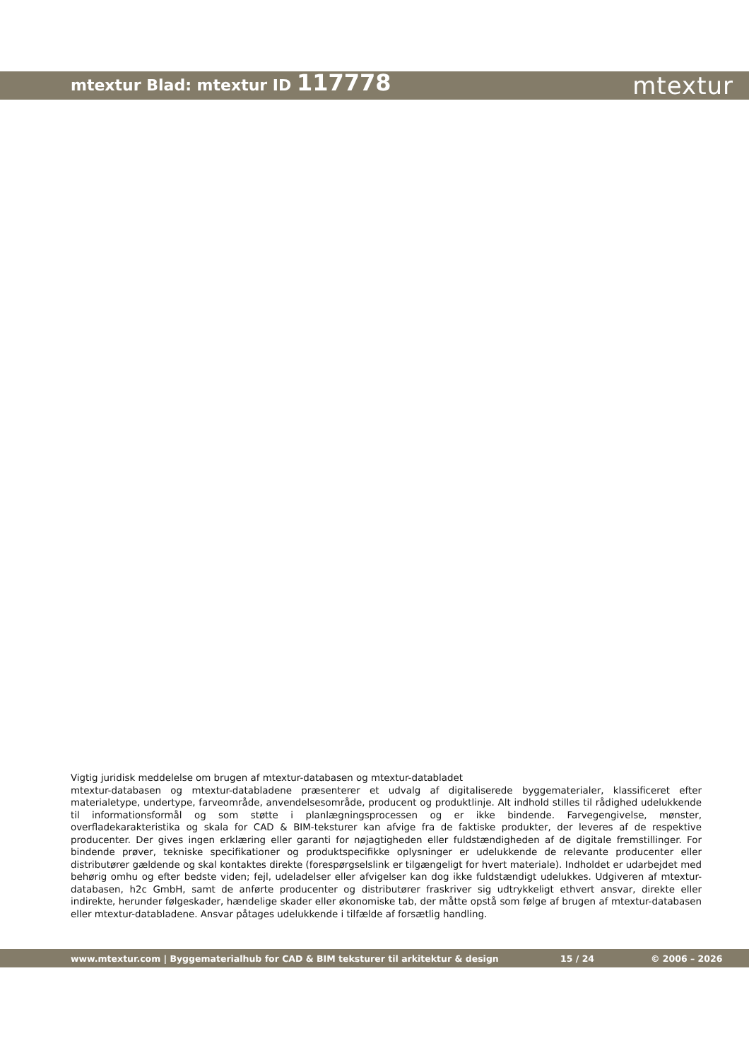mtextur Blad: mtextur ID 117778
mtextur
Vigtig juridisk meddelelse om brugen af mtextur-databasen og mtextur-databladet
mtextur-databasen og mtextur-databladene præsenterer et udvalg af digitaliserede byggematerialer, klassificeret efter materialetype, undertype, farveområde, anvendelsesområde, producent og produktlinje. Alt indhold stilles til rådighed udelukkende til informationsformål og som støtte i planlægningsprocessen og er ikke bindende. Farvegengivelse, mønster, overfladekarakteristika og skala for CAD & BIM-teksturer kan afvige fra de faktiske produkter, der leveres af de respektive producenter. Der gives ingen erklæring eller garanti for nøjagtigheden eller fuldstændigheden af de digitale fremstillinger. For bindende prøver, tekniske specifikationer og produktspecifikke oplysninger er udelukkende de relevante producenter eller distributører gældende og skal kontaktes direkte (forespørgselslink er tilgængeligt for hvert materiale). Indholdet er udarbejdet med behørig omhu og efter bedste viden; fejl, udeladelser eller afvigelser kan dog ikke fuldstændigt udelukkes. Udgiveren af mtextur-databasen, h2c GmbH, samt de anførte producenter og distributører fraskriver sig udtrykkeligt ethvert ansvar, direkte eller indirekte, herunder følgeskader, hændelige skader eller økonomiske tab, der måtte opstå som følge af brugen af mtextur-databasen eller mtextur-databladene. Ansvar påtages udelukkende i tilfælde af forsætlig handling.
www.mtextur.com | Byggematerialhub for CAD & BIM teksturer til arkitektur & design 15 / 24 © 2006 – 2026